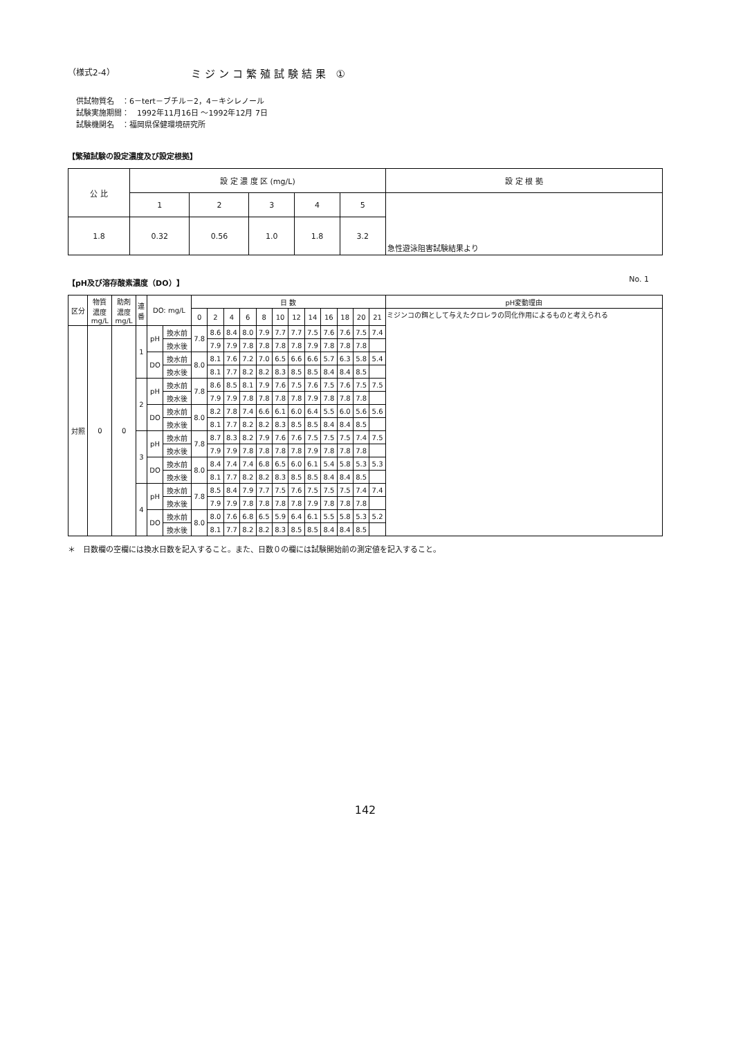（様式2-4） ミジンコ繁殖試験結果 ①
供試物質名　：6－tert－ブチル－2，4－キシレノール
試験実施期間：　1992年11月16日 ～1992年12月 7日
試験機関名　：福岡県保健環境研究所
【繁殖試験の設定濃度及び設定根拠】
| 公 比 | 設 定 濃 度 区 (mg/L) | | | | | 設 定 根 拠 |
| --- | --- | --- | --- | --- | --- | --- |
| | 1 | 2 | 3 | 4 | 5 | 急性遊泳阻害試験結果より |
| 1.8 | 0.32 | 0.56 | 1.0 | 1.8 | 3.2 | |
【pH及び溶存酸素濃度（DO）】 No. 1
| 区分 | 物質 濃度 mg/L | 助剤 濃度 mg/L | 連 番 | DO: mg/L | | 日 数 | | | | | | | | | | | | pH変動理由 |
| --- | --- | --- | --- | --- | --- | --- | --- | --- | --- | --- | --- | --- | --- | --- | --- | --- | --- | --- |
| | | | | | | 0 | 2 | 4 | 6 | 8 | 10 | 12 | 14 | 16 | 18 | 20 | 21 | ミジンコの餌として与えたクロレラの同化作用によるものと考えられる |
| 対照 | 0 | 0 | 1 | pH | 換水前 | 7.8 | 8.6 | 8.4 | 8.0 | 7.9 | 7.7 | 7.7 | 7.5 | 7.6 | 7.6 | 7.5 | 7.4 | |
| | | | | | 換水後 | | 7.9 | 7.9 | 7.8 | 7.8 | 7.8 | 7.8 | 7.9 | 7.8 | 7.8 | 7.8 | | |
| | | | | DO | 換水前 | 8.0 | 8.1 | 7.6 | 7.2 | 7.0 | 6.5 | 6.6 | 6.6 | 5.7 | 6.3 | 5.8 | 5.4 | |
| | | | | | 換水後 | | 8.1 | 7.7 | 8.2 | 8.2 | 8.3 | 8.5 | 8.5 | 8.4 | 8.4 | 8.5 | | |
| | | | 2 | pH | 換水前 | 7.8 | 8.6 | 8.5 | 8.1 | 7.9 | 7.6 | 7.5 | 7.6 | 7.5 | 7.6 | 7.5 | 7.5 | |
| | | | | | 換水後 | | 7.9 | 7.9 | 7.8 | 7.8 | 7.8 | 7.8 | 7.9 | 7.8 | 7.8 | 7.8 | | |
| | | | | DO | 換水前 | 8.0 | 8.2 | 7.8 | 7.4 | 6.6 | 6.1 | 6.0 | 6.4 | 5.5 | 6.0 | 5.6 | 5.6 | |
| | | | | | 換水後 | | 8.1 | 7.7 | 8.2 | 8.2 | 8.3 | 8.5 | 8.5 | 8.4 | 8.4 | 8.5 | | |
| | | | 3 | pH | 換水前 | 7.8 | 8.7 | 8.3 | 8.2 | 7.9 | 7.6 | 7.6 | 7.5 | 7.5 | 7.5 | 7.4 | 7.5 | |
| | | | | | 換水後 | | 7.9 | 7.9 | 7.8 | 7.8 | 7.8 | 7.8 | 7.9 | 7.8 | 7.8 | 7.8 | | |
| | | | | DO | 換水前 | 8.0 | 8.4 | 7.4 | 7.4 | 6.8 | 6.5 | 6.0 | 6.1 | 5.4 | 5.8 | 5.3 | 5.3 | |
| | | | | | 換水後 | | 8.1 | 7.7 | 8.2 | 8.2 | 8.3 | 8.5 | 8.5 | 8.4 | 8.4 | 8.5 | | |
| | | | 4 | pH | 換水前 | 7.8 | 8.5 | 8.4 | 7.9 | 7.7 | 7.5 | 7.6 | 7.5 | 7.5 | 7.5 | 7.4 | 7.4 | |
| | | | | | 換水後 | | 7.9 | 7.9 | 7.8 | 7.8 | 7.8 | 7.8 | 7.9 | 7.8 | 7.8 | 7.8 | | |
| | | | | DO | 換水前 | 8.0 | 8.0 | 7.6 | 6.8 | 6.5 | 5.9 | 6.4 | 6.1 | 5.5 | 5.8 | 5.3 | 5.2 | |
| | | | | | 換水後 | | 8.1 | 7.7 | 8.2 | 8.2 | 8.3 | 8.5 | 8.5 | 8.4 | 8.4 | 8.5 | | |
＊　日数欄の空欄には換水日数を記入すること。また、日数０の欄には試験開始前の測定値を記入すること。
142